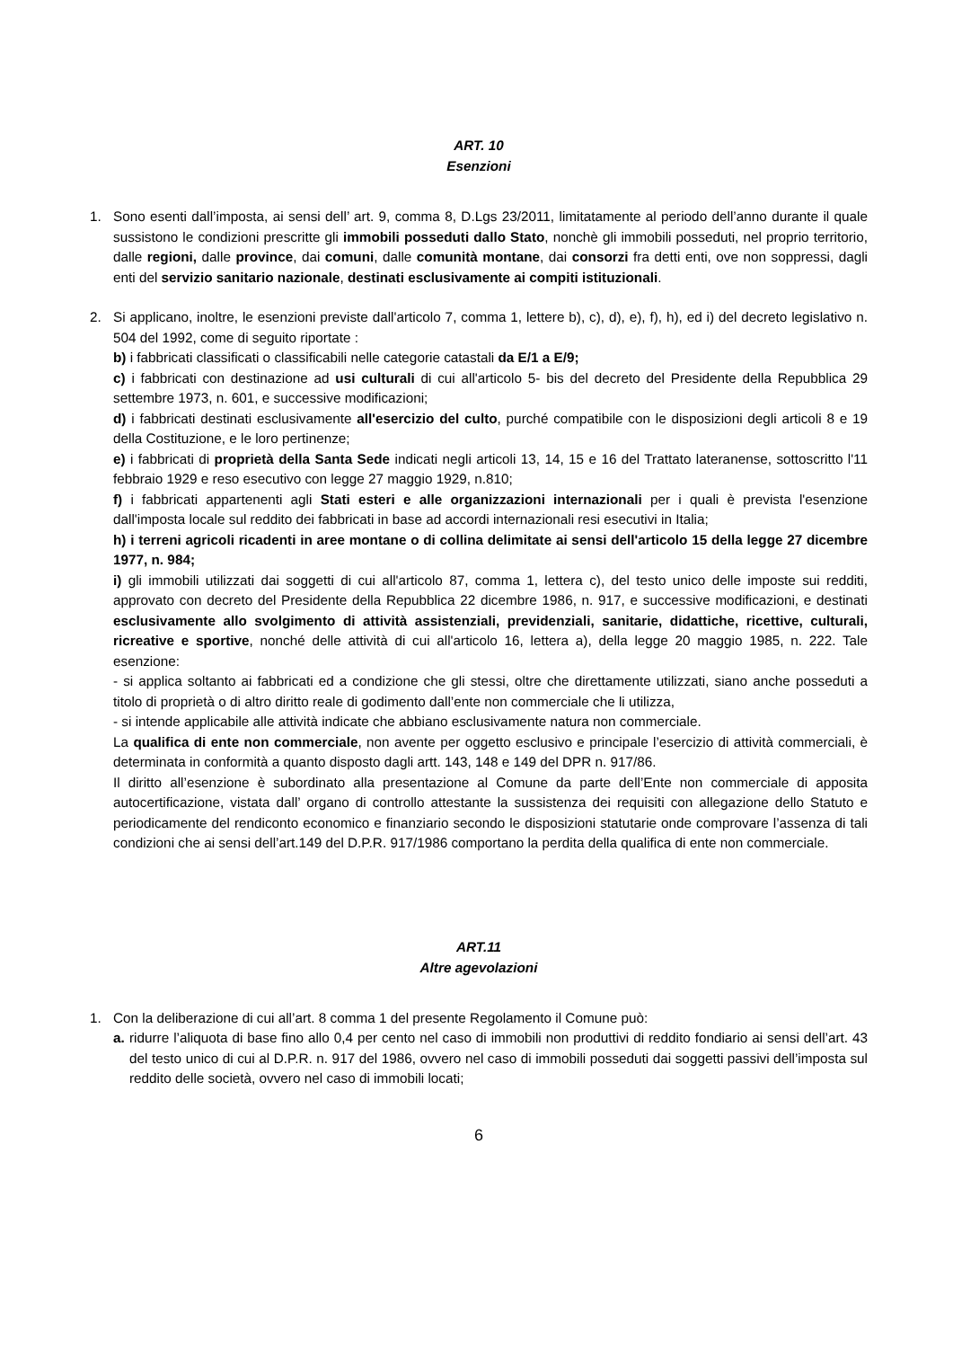ART. 10
Esenzioni
1. Sono esenti dall’imposta, ai sensi dell’ art. 9, comma 8, D.Lgs 23/2011, limitatamente al periodo dell’anno durante il quale sussistono le condizioni prescritte gli immobili posseduti dallo Stato, nonchè gli immobili posseduti, nel proprio territorio, dalle regioni, dalle province, dai comuni, dalle comunità montane, dai consorzi fra detti enti, ove non soppressi, dagli enti del servizio sanitario nazionale, destinati esclusivamente ai compiti istituzionali.
2. Si applicano, inoltre, le esenzioni previste dall'articolo 7, comma 1, lettere b), c), d), e), f), h), ed i) del decreto legislativo n. 504 del 1992, come di seguito riportate :
b) i fabbricati classificati o classificabili nelle categorie catastali da E/1 a E/9;
c) i fabbricati con destinazione ad usi culturali di cui all'articolo 5- bis del decreto del Presidente della Repubblica 29 settembre 1973, n. 601, e successive modificazioni;
d) i fabbricati destinati esclusivamente all'esercizio del culto, purché compatibile con le disposizioni degli articoli 8 e 19 della Costituzione, e le loro pertinenze;
e) i fabbricati di proprietà della Santa Sede indicati negli articoli 13, 14, 15 e 16 del Trattato lateranense, sottoscritto l'11 febbraio 1929 e reso esecutivo con legge 27 maggio 1929, n.810;
f) i fabbricati appartenenti agli Stati esteri e alle organizzazioni internazionali per i quali è prevista l'esenzione dall'imposta locale sul reddito dei fabbricati in base ad accordi internazionali resi esecutivi in Italia;
h) i terreni agricoli ricadenti in aree montane o di collina delimitate ai sensi dell'articolo 15 della legge 27 dicembre 1977, n. 984;
i) gli immobili utilizzati dai soggetti di cui all'articolo 87, comma 1, lettera c), del testo unico delle imposte sui redditi, approvato con decreto del Presidente della Repubblica 22 dicembre 1986, n. 917, e successive modificazioni, e destinati esclusivamente allo svolgimento di attività assistenziali, previdenziali, sanitarie, didattiche, ricettive, culturali, ricreative e sportive, nonché delle attività di cui all'articolo 16, lettera a), della legge 20 maggio 1985, n. 222. Tale esenzione:
- si applica soltanto ai fabbricati ed a condizione che gli stessi, oltre che direttamente utilizzati, siano anche posseduti a titolo di proprietà o di altro diritto reale di godimento dall’ente non commerciale che li utilizza,
- si intende applicabile alle attività indicate che abbiano esclusivamente natura non commerciale.
La qualifica di ente non commerciale, non avente per oggetto esclusivo e principale l’esercizio di attività commerciali, è determinata in conformità a quanto disposto dagli artt. 143, 148 e 149 del DPR n. 917/86.
Il diritto all’esenzione è subordinato alla presentazione al Comune da parte dell’Ente non commerciale di apposita autocertificazione, vistata dall’ organo di controllo attestante la sussistenza dei requisiti con allegazione dello Statuto e periodicamente del rendiconto economico e finanziario secondo le disposizioni statutarie onde comprovare l’assenza di tali condizioni che ai sensi dell’art.149 del D.P.R. 917/1986 comportano la perdita della qualifica di ente non commerciale.
ART.11
Altre agevolazioni
1. Con la deliberazione di cui all’art. 8 comma 1 del presente Regolamento il Comune può:
a.
ridurre l’aliquota di base fino allo 0,4 per cento nel caso di immobili non produttivi di reddito fondiario ai sensi dell’art. 43 del testo unico di cui al D.P.R. n. 917 del 1986, ovvero nel caso di immobili posseduti dai soggetti passivi dell’imposta sul reddito delle società, ovvero nel caso di immobili locati;
6